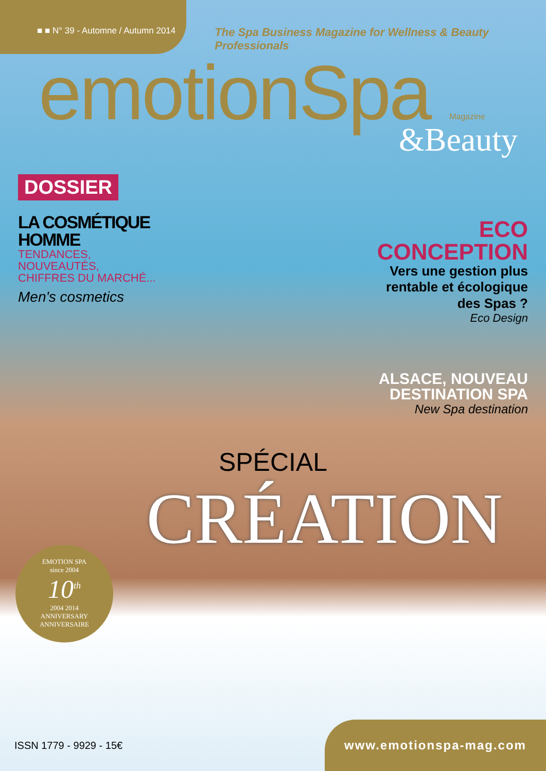■ ■ N° 39 - Automne / Autumn 2014
The Spa Business Magazine for Wellness & Beauty Professionals
emotionSpa Magazine
&Beauty
DOSSIER
LA COSMÉTIQUE HOMME
TENDANCES,
NOUVEAUTÉS,
CHIFFRES DU MARCHÉ...
Men's cosmetics
ECO
CONCEPTION
Vers une gestion plus rentable et écologique des Spas ?
Eco Design
ALSACE, NOUVEAU DESTINATION SPA
New Spa destination
SPÉCIAL
CRÉATION
EMOTION SPA
since 2004
10<sup>th</sup>
2004 2014
ANNIVERSARY
ANNIVERSAIRE
ISSN 1779 - 9929 - 15€
www.emotionspa-mag.com